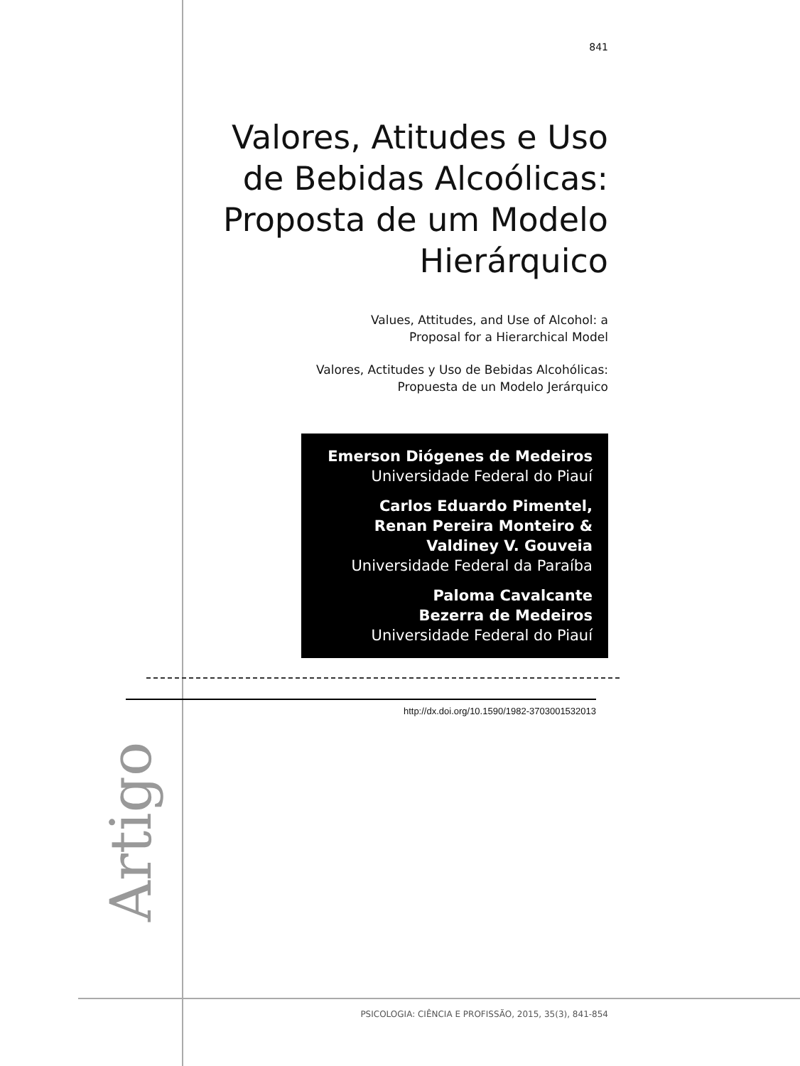841
Valores, Atitudes e Uso de Bebidas Alcoólicas: Proposta de um Modelo Hierárquico
Values, Attitudes, and Use of Alcohol: a
Proposal for a Hierarchical Model
Valores, Actitudes y Uso de Bebidas Alcohólicas:
Propuesta de un Modelo Jerárquico
Emerson Diógenes de Medeiros
Universidade Federal do Piauí
Carlos Eduardo Pimentel,
Renan Pereira Monteiro &
Valdiney V. Gouveia
Universidade Federal da Paraíba
Paloma Cavalcante
Bezerra de Medeiros
Universidade Federal do Piauí
http://dx.doi.org/10.1590/1982-3703001532013
Artigo
PSICOLOGIA: CIÊNCIA E PROFISSÃO, 2015, 35(3), 841-854